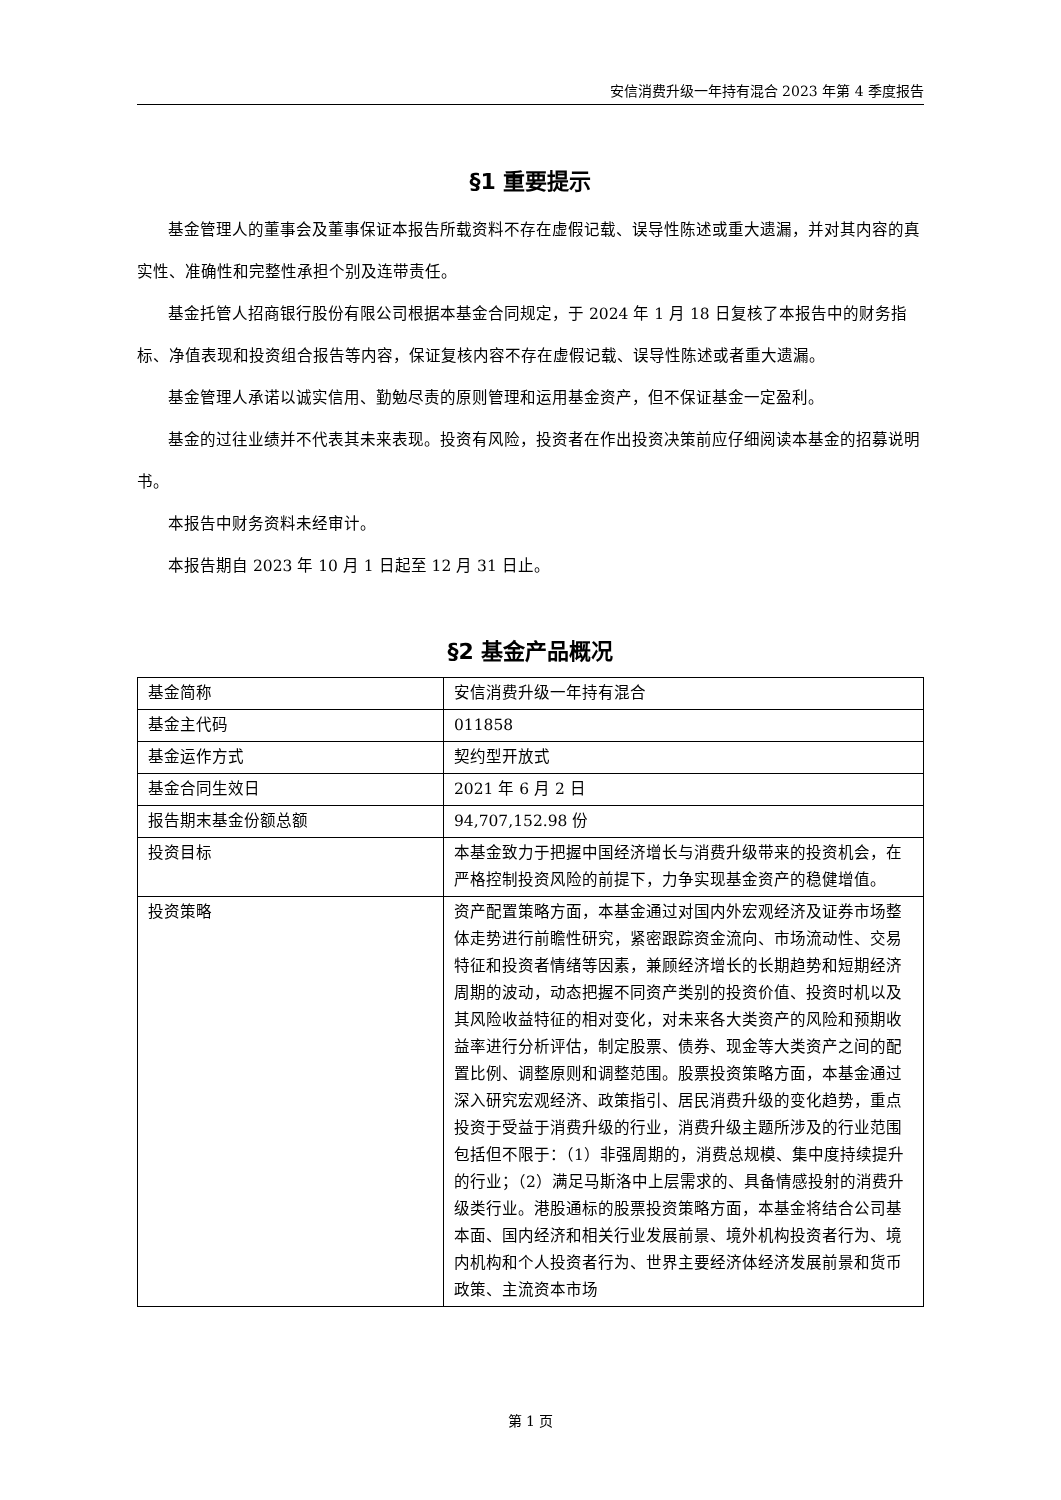安信消费升级一年持有混合 2023 年第 4 季度报告
§1 重要提示
基金管理人的董事会及董事保证本报告所载资料不存在虚假记载、误导性陈述或重大遗漏，并对其内容的真实性、准确性和完整性承担个别及连带责任。
基金托管人招商银行股份有限公司根据本基金合同规定，于 2024 年 1 月 18 日复核了本报告中的财务指标、净值表现和投资组合报告等内容，保证复核内容不存在虚假记载、误导性陈述或者重大遗漏。
基金管理人承诺以诚实信用、勤勉尽责的原则管理和运用基金资产，但不保证基金一定盈利。
基金的过往业绩并不代表其未来表现。投资有风险，投资者在作出投资决策前应仔细阅读本基金的招募说明书。
本报告中财务资料未经审计。
本报告期自 2023 年 10 月 1 日起至 12 月 31 日止。
§2 基金产品概况
| 基金简称 | 安信消费升级一年持有混合 |
| 基金主代码 | 011858 |
| 基金运作方式 | 契约型开放式 |
| 基金合同生效日 | 2021 年 6 月 2 日 |
| 报告期末基金份额总额 | 94,707,152.98 份 |
| 投资目标 | 本基金致力于把握中国经济增长与消费升级带来的投资机会，在严格控制投资风险的前提下，力争实现基金资产的稳健增值。 |
| 投资策略 | 资产配置策略方面，本基金通过对国内外宏观经济及证券市场整体走势进行前瞻性研究，紧密跟踪资金流向、市场流动性、交易特征和投资者情绪等因素，兼顾经济增长的长期趋势和短期经济周期的波动，动态把握不同资产类别的投资价值、投资时机以及其风险收益特征的相对变化，对未来各大类资产的风险和预期收益率进行分析评估，制定股票、债券、现金等大类资产之间的配置比例、调整原则和调整范围。股票投资策略方面，本基金通过深入研究宏观经济、政策指引、居民消费升级的变化趋势，重点投资于受益于消费升级的行业，消费升级主题所涉及的行业范围包括但不限于：（1）非强周期的，消费总规模、集中度持续提升的行业；（2）满足马斯洛中上层需求的、具备情感投射的消费升级类行业。港股通标的股票投资策略方面，本基金将结合公司基本面、国内经济和相关行业发展前景、境外机构投资者行为、境内机构和个人投资者行为、世界主要经济体经济发展前景和货币政策、主流资本市场 |
第 1 页